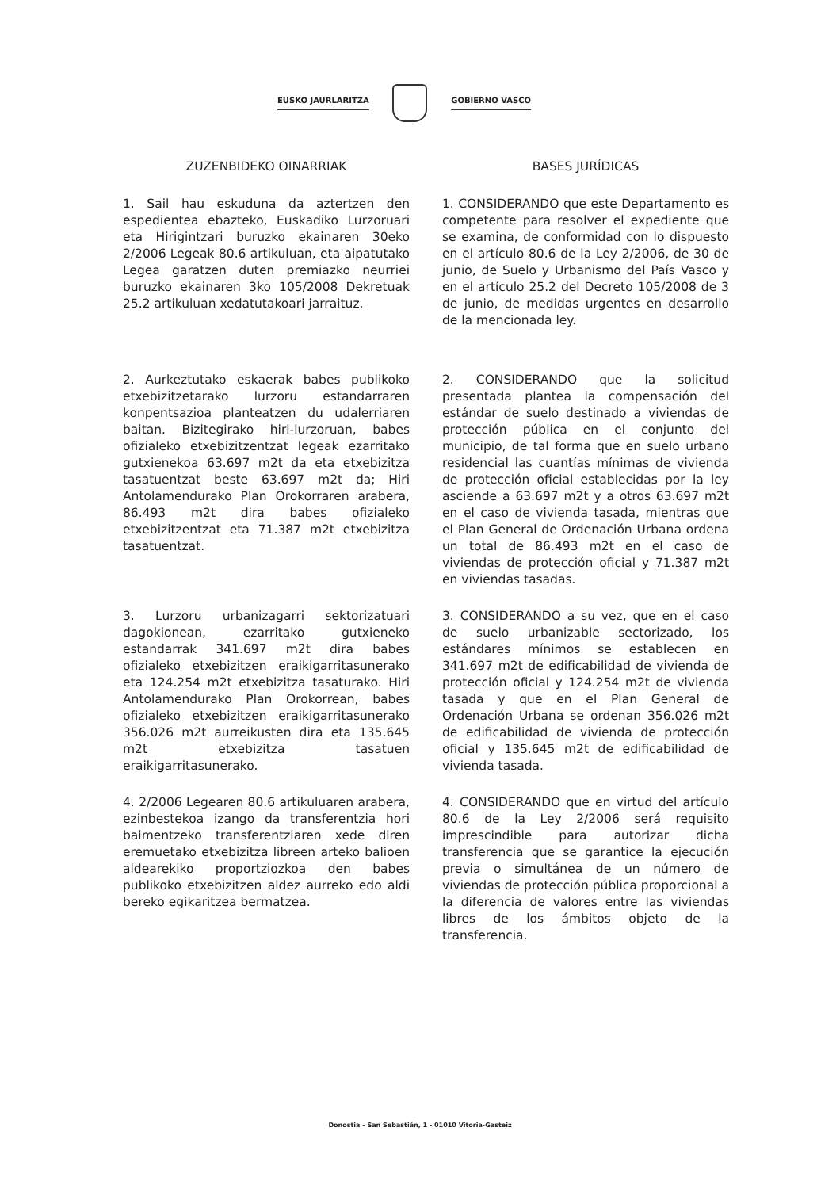EUSKO JAURLARITZA GOBIERNO VASCO
ZUZENBIDEKO OINARRIAK
1. Sail hau eskuduna da aztertzen den espedientea ebazteko, Euskadiko Lurzoruari eta Hirigintzari buruzko ekainaren 30eko 2/2006 Legeak 80.6 artikuluan, eta aipatutako Legea garatzen duten premiazko neurriei buruzko ekainaren 3ko 105/2008 Dekretuak 25.2 artikuluan xedatutakoari jarraituz.
2. Aurkeztutako eskaerak babes publikoko etxebizitzetarako lurzoru estandarraren konpentsazioa planteatzen du udalerriaren baitan. Bizitegirako hiri-lurzoruan, babes ofizialeko etxebizitzentzat legeak ezarritako gutxienekoa 63.697 m2t da eta etxebizitza tasatuentzat beste 63.697 m2t da; Hiri Antolamendurako Plan Orokorraren arabera, 86.493 m2t dira babes ofizialeko etxebizitzentzat eta 71.387 m2t etxebizitza tasatuentzat.
3. Lurzoru urbanizagarri sektorizatuari dagokionean, ezarritako gutxieneko estandarrak 341.697 m2t dira babes ofizialeko etxebizitzen eraikigarritasunerako eta 124.254 m2t etxebizitza tasaturako. Hiri Antolamendurako Plan Orokorrean, babes ofizialeko etxebizitzen eraikigarritasunerako 356.026 m2t aurreikusten dira eta 135.645 m2t etxebizitza tasatuen eraikigarritasunerako.
4. 2/2006 Legearen 80.6 artikuluaren arabera, ezinbestekoa izango da transferentzia hori baimentzeko transferentziaren xede diren eremuetako etxebizitza libreen arteko balioen aldearekiko proportziozkoa den babes publikoko etxebizitzen aldez aurreko edo aldi bereko egikaritzea bermatzea.
BASES JURÍDICAS
1. CONSIDERANDO que este Departamento es competente para resolver el expediente que se examina, de conformidad con lo dispuesto en el artículo 80.6 de la Ley 2/2006, de 30 de junio, de Suelo y Urbanismo del País Vasco y en el artículo 25.2 del Decreto 105/2008 de 3 de junio, de medidas urgentes en desarrollo de la mencionada ley.
2. CONSIDERANDO que la solicitud presentada plantea la compensación del estándar de suelo destinado a viviendas de protección pública en el conjunto del municipio, de tal forma que en suelo urbano residencial las cuantías mínimas de vivienda de protección oficial establecidas por la ley asciende a 63.697 m2t y a otros 63.697 m2t en el caso de vivienda tasada, mientras que el Plan General de Ordenación Urbana ordena un total de 86.493 m2t en el caso de viviendas de protección oficial y 71.387 m2t en viviendas tasadas.
3. CONSIDERANDO a su vez, que en el caso de suelo urbanizable sectorizado, los estándares mínimos se establecen en 341.697 m2t de edificabilidad de vivienda de protección oficial y 124.254 m2t de vivienda tasada y que en el Plan General de Ordenación Urbana se ordenan 356.026 m2t de edificabilidad de vivienda de protección oficial y 135.645 m2t de edificabilidad de vivienda tasada.
4. CONSIDERANDO que en virtud del artículo 80.6 de la Ley 2/2006 será requisito imprescindible para autorizar dicha transferencia que se garantice la ejecución previa o simultánea de un número de viviendas de protección pública proporcional a la diferencia de valores entre las viviendas libres de los ámbitos objeto de la transferencia.
Donostia - San Sebastián, 1 - 01010 Vitoria-Gasteiz